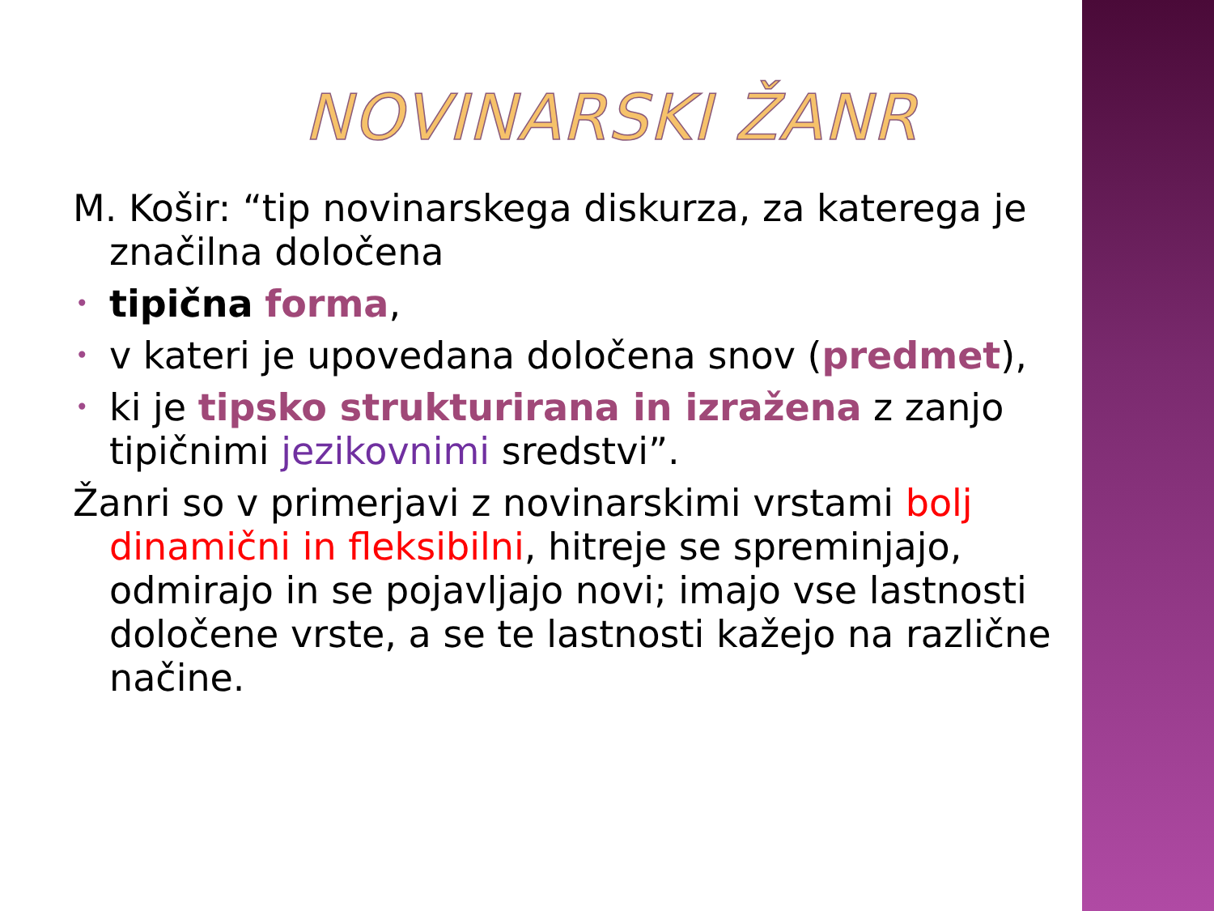NOVINARSKI ŽANR
M. Košir: “tip novinarskega diskurza, za katerega je značilna določena
• tipična forma,
• v kateri je upovedana določena snov (predmet),
• ki je tipsko strukturirana in izražena z zanjo tipičnimi jezikovnimi sredstvi”.
Žanri so v primerjavi z novinarskimi vrstami bolj dinamični in fleksibilni, hitreje se spreminjajo, odmirajo in se pojavljajo novi; imajo vse lastnosti določene vrste, a se te lastnosti kažejo na različne načine.